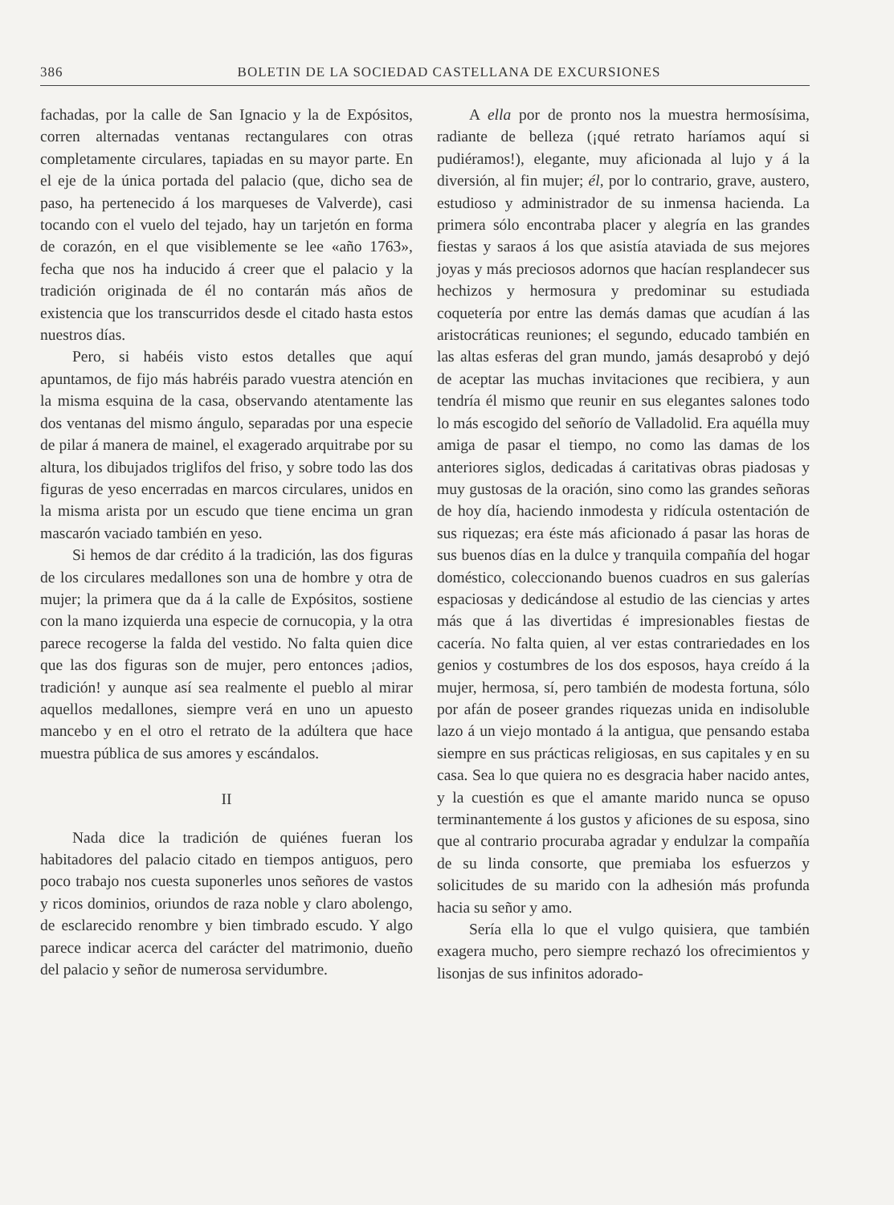386 BOLETIN DE LA SOCIEDAD CASTELLANA DE EXCURSIONES
fachadas, por la calle de San Ignacio y la de Expósitos, corren alternadas ventanas rectangulares con otras completamente circulares, tapiadas en su mayor parte. En el eje de la única portada del palacio (que, dicho sea de paso, ha pertenecido á los marqueses de Valverde), casi tocando con el vuelo del tejado, hay un tarjetón en forma de corazón, en el que visiblemente se lee «año 1763», fecha que nos ha inducido á creer que el palacio y la tradición originada de él no contarán más años de existencia que los transcurridos desde el citado hasta estos nuestros días.
Pero, si habéis visto estos detalles que aquí apuntamos, de fijo más habréis parado vuestra atención en la misma esquina de la casa, observando atentamente las dos ventanas del mismo ángulo, separadas por una especie de pilar á manera de mainel, el exagerado arquitrabe por su altura, los dibujados triglifos del friso, y sobre todo las dos figuras de yeso encerradas en marcos circulares, unidos en la misma arista por un escudo que tiene encima un gran mascarón vaciado también en yeso.
Si hemos de dar crédito á la tradición, las dos figuras de los circulares medallones son una de hombre y otra de mujer; la primera que da á la calle de Expósitos, sostiene con la mano izquierda una especie de cornucopia, y la otra parece recogerse la falda del vestido. No falta quien dice que las dos figuras son de mujer, pero entonces ¡adios, tradición! y aunque así sea realmente el pueblo al mirar aquellos medallones, siempre verá en uno un apuesto mancebo y en el otro el retrato de la adúltera que hace muestra pública de sus amores y escándalos.
II
Nada dice la tradición de quiénes fueran los habitadores del palacio citado en tiempos antiguos, pero poco trabajo nos cuesta suponerles unos señores de vastos y ricos dominios, oriundos de raza noble y claro abolengo, de esclarecido renombre y bien timbrado escudo. Y algo parece indicar acerca del carácter del matrimonio, dueño del palacio y señor de numerosa servidumbre.
A ella por de pronto nos la muestra hermosísima, radiante de belleza (¡qué retrato haríamos aquí si pudiéramos!), elegante, muy aficionada al lujo y á la diversión, al fin mujer; él, por lo contrario, grave, austero, estudioso y administrador de su inmensa hacienda. La primera sólo encontraba placer y alegría en las grandes fiestas y saraos á los que asistía ataviada de sus mejores joyas y más preciosos adornos que hacían resplandecer sus hechizos y hermosura y predominar su estudiada coquetería por entre las demás damas que acudían á las aristocráticas reuniones; el segundo, educado también en las altas esferas del gran mundo, jamás desaprobó y dejó de aceptar las muchas invitaciones que recibiera, y aun tendría él mismo que reunir en sus elegantes salones todo lo más escogido del señorío de Valladolid. Era aquélla muy amiga de pasar el tiempo, no como las damas de los anteriores siglos, dedicadas á caritativas obras piadosas y muy gustosas de la oración, sino como las grandes señoras de hoy día, haciendo inmodesta y ridícula ostentación de sus riquezas; era éste más aficionado á pasar las horas de sus buenos días en la dulce y tranquila compañía del hogar doméstico, coleccionando buenos cuadros en sus galerías espaciosas y dedicándose al estudio de las ciencias y artes más que á las divertidas é impresionables fiestas de cacería. No falta quien, al ver estas contrariedades en los genios y costumbres de los dos esposos, haya creído á la mujer, hermosa, sí, pero también de modesta fortuna, sólo por afán de poseer grandes riquezas unida en indisoluble lazo á un viejo montado á la antigua, que pensando estaba siempre en sus prácticas religiosas, en sus capitales y en su casa. Sea lo que quiera no es desgracia haber nacido antes, y la cuestión es que el amante marido nunca se opuso terminantemente á los gustos y aficiones de su esposa, sino que al contrario procuraba agradar y endulzar la compañía de su linda consorte, que premiaba los esfuerzos y solicitudes de su marido con la adhesión más profunda hacia su señor y amo.
Sería ella lo que el vulgo quisiera, que también exagera mucho, pero siempre rechazó los ofrecimientos y lisonjas de sus infinitos adorado-